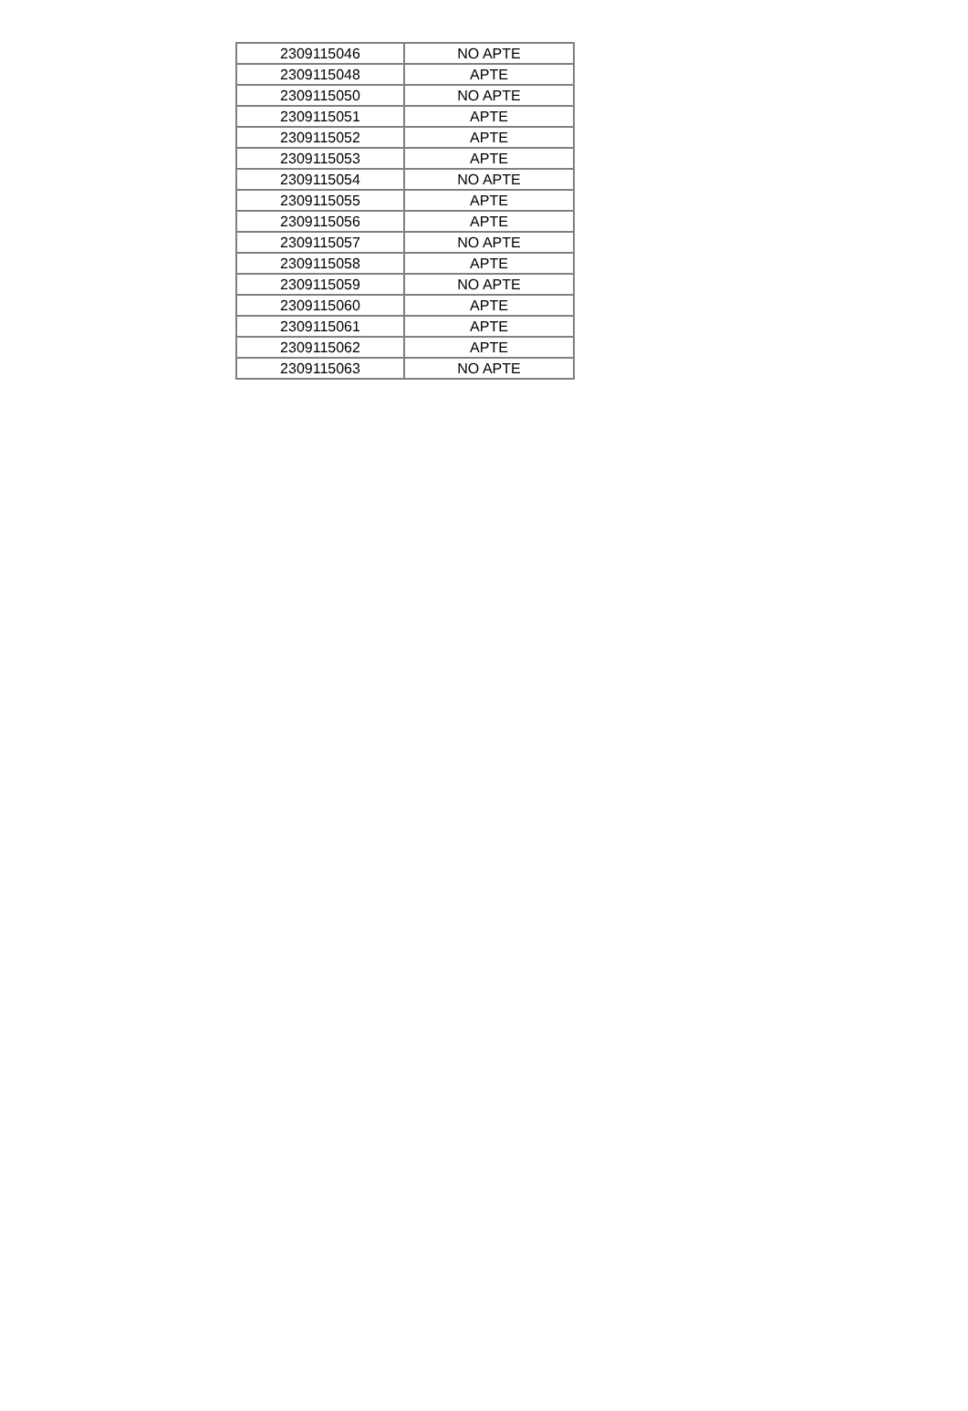| 2309115046 | NO APTE |
| 2309115048 | APTE |
| 2309115050 | NO APTE |
| 2309115051 | APTE |
| 2309115052 | APTE |
| 2309115053 | APTE |
| 2309115054 | NO APTE |
| 2309115055 | APTE |
| 2309115056 | APTE |
| 2309115057 | NO APTE |
| 2309115058 | APTE |
| 2309115059 | NO APTE |
| 2309115060 | APTE |
| 2309115061 | APTE |
| 2309115062 | APTE |
| 2309115063 | NO APTE |